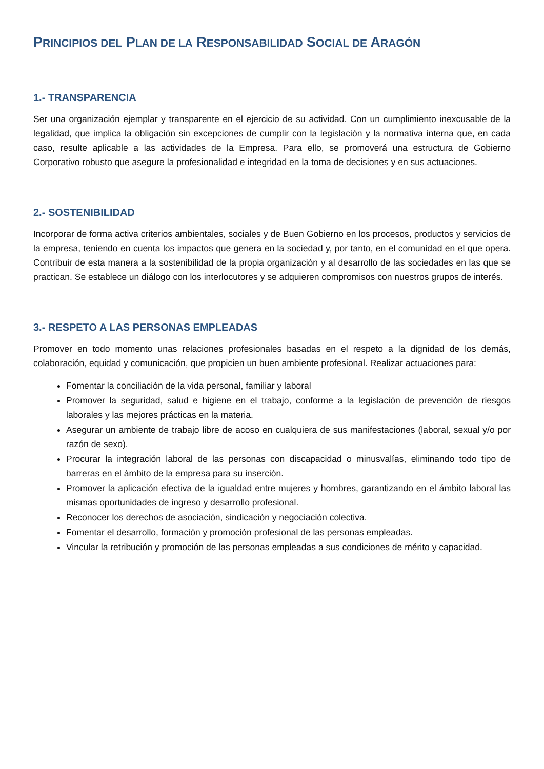PRINCIPIOS DEL PLAN DE LA RESPONSABILIDAD SOCIAL DE ARAGÓN
1.- TRANSPARENCIA
Ser una organización ejemplar y transparente en el ejercicio de su actividad. Con un cumplimiento inexcusable de la legalidad, que implica la obligación sin excepciones de cumplir con la legislación y la normativa interna que, en cada caso, resulte aplicable a las actividades de la Empresa. Para ello, se promoverá una estructura de Gobierno Corporativo robusto que asegure la profesionalidad e integridad en la toma de decisiones y en sus actuaciones.
2.- SOSTENIBILIDAD
Incorporar de forma activa criterios ambientales, sociales y de Buen Gobierno en los procesos, productos y servicios de la empresa, teniendo en cuenta los impactos que genera en la sociedad y, por tanto, en el comunidad en el que opera. Contribuir de esta manera a la sostenibilidad de la propia organización y al desarrollo de las sociedades en las que se practican. Se establece un diálogo con los interlocutores y se adquieren compromisos con nuestros grupos de interés.
3.- RESPETO A LAS PERSONAS EMPLEADAS
Promover en todo momento unas relaciones profesionales basadas en el respeto a la dignidad de los demás, colaboración, equidad y comunicación, que propicien un buen ambiente profesional. Realizar actuaciones para:
Fomentar la conciliación de la vida personal, familiar y laboral
Promover la seguridad, salud e higiene en el trabajo, conforme a la legislación de prevención de riesgos laborales y las mejores prácticas en la materia.
Asegurar un ambiente de trabajo libre de acoso en cualquiera de sus manifestaciones (laboral, sexual y/o por razón de sexo).
Procurar la integración laboral de las personas con discapacidad o minusvalías, eliminando todo tipo de barreras en el ámbito de la empresa para su inserción.
Promover la aplicación efectiva de la igualdad entre mujeres y hombres, garantizando en el ámbito laboral las mismas oportunidades de ingreso y desarrollo profesional.
Reconocer los derechos de asociación, sindicación y negociación colectiva.
Fomentar el desarrollo, formación y promoción profesional de las personas empleadas.
Vincular la retribución y promoción de las personas empleadas a sus condiciones de mérito y capacidad.